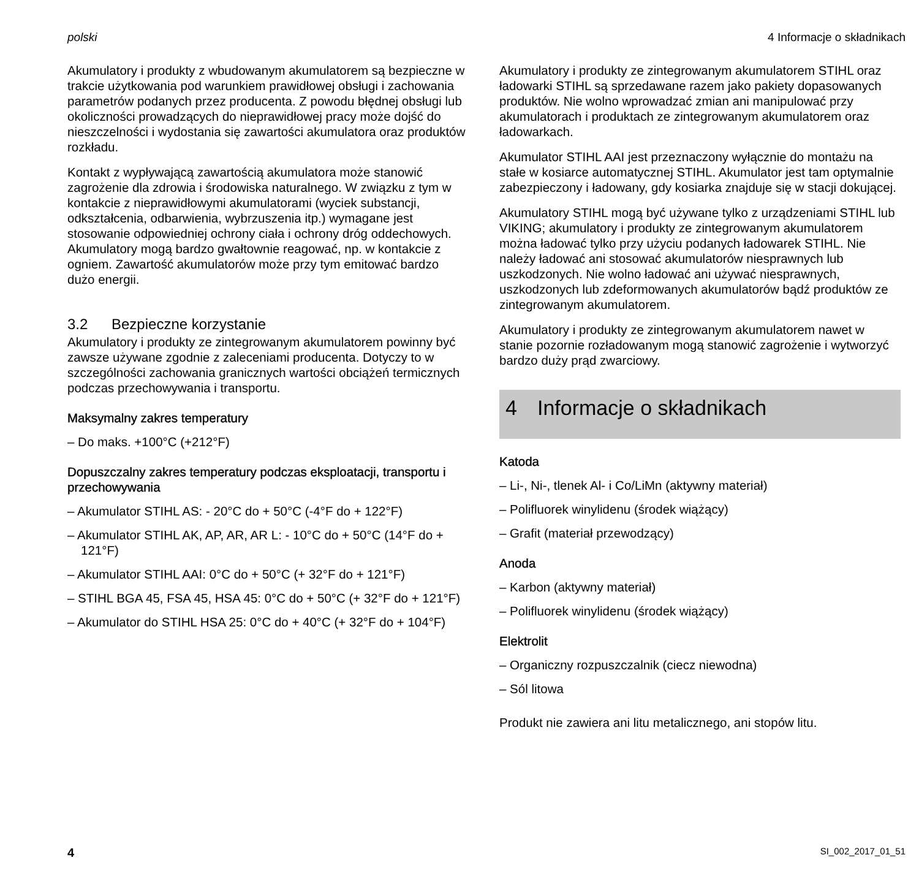polski 4 Informacje o składnikach
Akumulatory i produkty z wbudowanym akumulatorem są bezpieczne w trakcie użytkowania pod warunkiem prawidłowej obsługi i zachowania parametrów podanych przez producenta. Z powodu błędnej obsługi lub okoliczności prowadzących do nieprawidłowej pracy może dojść do nieszczelności i wydostania się zawartości akumulatora oraz produktów rozkładu.
Kontakt z wypływającą zawartością akumulatora może stanowić zagrożenie dla zdrowia i środowiska naturalnego. W związku z tym w kontakcie z nieprawidłowymi akumulatorami (wyciek substancji, odkształcenia, odbarwienia, wybrzuszenia itp.) wymagane jest stosowanie odpowiedniej ochrony ciała i ochrony dróg oddechowych. Akumulatory mogą bardzo gwałtownie reagować, np. w kontakcie z ogniem. Zawartość akumulatorów może przy tym emitować bardzo dużo energii.
3.2 Bezpieczne korzystanie
Akumulatory i produkty ze zintegrowanym akumulatorem powinny być zawsze używane zgodnie z zaleceniami producenta. Dotyczy to w szczególności zachowania granicznych wartości obciążeń termicznych podczas przechowywania i transportu.
Maksymalny zakres temperatury
– Do maks. +100°C (+212°F)
Dopuszczalny zakres temperatury podczas eksploatacji, transportu i przechowywania
– Akumulator STIHL AS: - 20°C do + 50°C (-4°F do + 122°F)
– Akumulator STIHL AK, AP, AR, AR L: - 10°C do + 50°C (14°F do + 121°F)
– Akumulator STIHL AAI: 0°C do + 50°C (+ 32°F do + 121°F)
– STIHL BGA 45, FSA 45, HSA 45: 0°C do + 50°C (+ 32°F do + 121°F)
– Akumulator do STIHL HSA 25: 0°C do + 40°C (+ 32°F do + 104°F)
Akumulatory i produkty ze zintegrowanym akumulatorem STIHL oraz ładowarki STIHL są sprzedawane razem jako pakiety dopasowanych produktów. Nie wolno wprowadzać zmian ani manipulować przy akumulatorach i produktach ze zintegrowanym akumulatorem oraz ładowarkach.
Akumulator STIHL AAI jest przeznaczony wyłącznie do montażu na stałe w kosiarce automatycznej STIHL. Akumulator jest tam optymalnie zabezpieczony i ładowany, gdy kosiarka znajduje się w stacji dokującej.
Akumulatory STIHL mogą być używane tylko z urządzeniami STIHL lub VIKING; akumulatory i produkty ze zintegrowanym akumulatorem można ładować tylko przy użyciu podanych ładowarek STIHL. Nie należy ładować ani stosować akumulatorów niesprawnych lub uszkodzonych. Nie wolno ładować ani używać niesprawnych, uszkodzonych lub zdeformowanych akumulatorów bądź produktów ze zintegrowanym akumulatorem.
Akumulatory i produkty ze zintegrowanym akumulatorem nawet w stanie pozornie rozładowanym mogą stanowić zagrożenie i wytworzyć bardzo duży prąd zwarciowy.
4 Informacje o składnikach
Katoda
– Li-, Ni-, tlenek Al- i Co/LiMn (aktywny materiał)
– Polifluorek winylidenu (środek wiążący)
– Grafit (materiał przewodzący)
Anoda
– Karbon (aktywny materiał)
– Polifluorek winylidenu (środek wiążący)
Elektrolit
– Organiczny rozpuszczalnik (ciecz niewodna)
– Sól litowa
Produkt nie zawiera ani litu metalicznego, ani stopów litu.
4 SI_002_2017_01_51